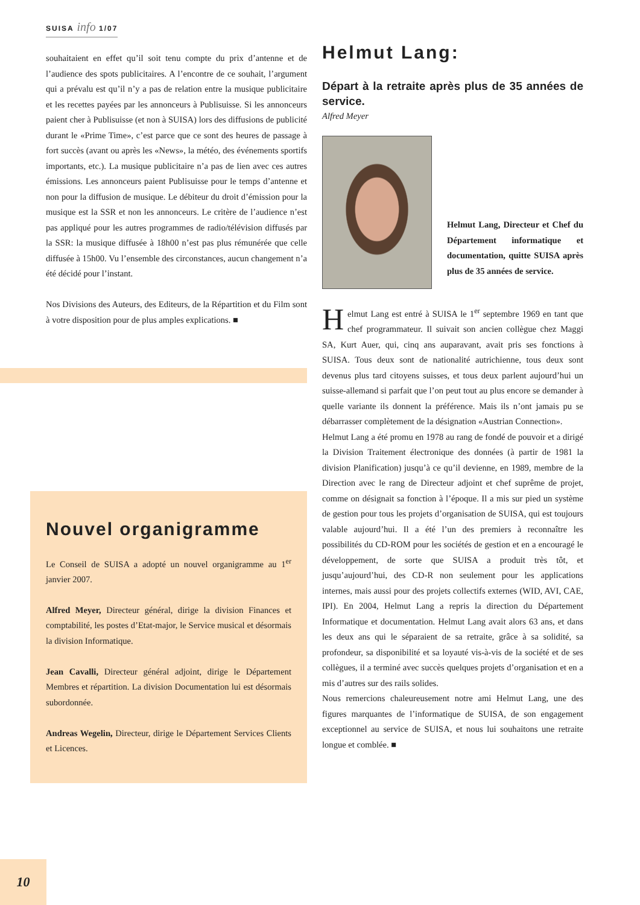SUISA info 1/07
souhaitaient en effet qu’il soit tenu compte du prix d’antenne et de l’audience des spots publicitaires. A l’encontre de ce souhait, l’argument qui a prévalu est qu’il n’y a pas de relation entre la musique publicitaire et les recettes payées par les annonceurs à Publisuisse. Si les annonceurs paient cher à Publisuisse (et non à SUISA) lors des diffusions de publicité durant le «Prime Time», c’est parce que ce sont des heures de passage à fort succès (avant ou après les «News», la météo, des événements sportifs importants, etc.). La musique publicitaire n’a pas de lien avec ces autres émissions. Les annonceurs paient Publisuisse pour le temps d’antenne et non pour la diffusion de musique. Le débiteur du droit d’émission pour la musique est la SSR et non les annonceurs. Le critère de l’audience n’est pas appliqué pour les autres programmes de radio/télévision diffusés par la SSR: la musique diffusée à 18h00 n’est pas plus rémunérée que celle diffusée à 15h00. Vu l’ensemble des circonstances, aucun changement n’a été décidé pour l’instant.
Nos Divisions des Auteurs, des Editeurs, de la Répartition et du Film sont à votre disposition pour de plus amples explications. ■
Nouvel organigramme
Le Conseil de SUISA a adopté un nouvel organigramme au 1<sup>er</sup> janvier 2007.
Alfred Meyer, Directeur général, dirige la division Finances et comptabilité, les postes d’Etat-major, le Service musical et désormais la division Informatique.
Jean Cavalli, Directeur général adjoint, dirige le Département Membres et répartition. La division Documentation lui est désormais subordonnée.
Andreas Wegelin, Directeur, dirige le Département Services Clients et Licences.
Helmut Lang:
Départ à la retraite après plus de 35 années de service.
Alfred Meyer
Helmut Lang, Directeur et Chef du Département informatique et documentation, quitte SUISA après plus de 35 années de service.
Helmut Lang est entré à SUISA le 1<sup>er</sup> septembre 1969 en tant que chef programmateur. Il suivait son ancien collègue chez Maggi SA, Kurt Auer, qui, cinq ans auparavant, avait pris ses fonctions à SUISA. Tous deux sont de nationalité autrichienne, tous deux sont devenus plus tard citoyens suisses, et tous deux parlent aujourd’hui un suisse-allemand si parfait que l’on peut tout au plus encore se demander à quelle variante ils donnent la préférence. Mais ils n’ont jamais pu se débarrasser complètement de la désignation «Austrian Connection».
Helmut Lang a été promu en 1978 au rang de fondé de pouvoir et a dirigé la Division Traitement électronique des données (à partir de 1981 la division Planification) jusqu’à ce qu’il devienne, en 1989, membre de la Direction avec le rang de Directeur adjoint et chef suprême de projet, comme on désignait sa fonction à l’époque. Il a mis sur pied un système de gestion pour tous les projets d’organisation de SUISA, qui est toujours valable aujourd’hui. Il a été l’un des premiers à reconnaître les possibilités du CD-ROM pour les sociétés de gestion et en a encouragé le développement, de sorte que SUISA a produit très tôt, et jusqu’aujourd’hui, des CD-R non seulement pour les applications internes, mais aussi pour des projets collectifs externes (WID, AVI, CAE, IPI). En 2004, Helmut Lang a repris la direction du Département Informatique et documentation. Helmut Lang avait alors 63 ans, et dans les deux ans qui le séparaient de sa retraite, grâce à sa solidité, sa profondeur, sa disponibilité et sa loyauté vis-à-vis de la société et de ses collègues, il a terminé avec succès quelques projets d’organisation et en a mis d’autres sur des rails solides.
Nous remercions chaleureusement notre ami Helmut Lang, une des figures marquantes de l’informatique de SUISA, de son engagement exceptionnel au service de SUISA, et nous lui souhaitons une retraite longue et comblée. ■
10